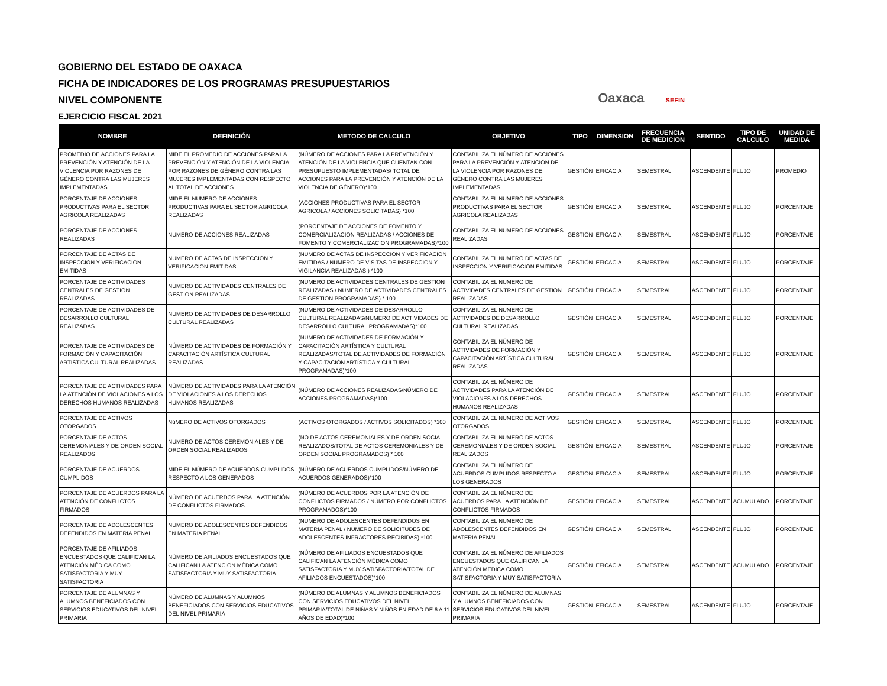GOBIERNO DEL ESTADO DE OAXACA
FICHA DE INDICADORES DE LOS PROGRAMAS PRESUPUESTARIOS
NIVEL COMPONENTE
EJERCICIO FISCAL 2021
Oaxaca SEFIN
| NOMBRE | DEFINICIÓN | METODO DE CALCULO | OBJETIVO | TIPO | DIMENSION | FRECUENCIA DE MEDICION | SENTIDO | TIPO DE CALCULO | UNIDAD DE MEDIDA |
| --- | --- | --- | --- | --- | --- | --- | --- | --- | --- |
| PROMEDIO DE ACCIONES PARA LA PREVENCIÓN Y ATENCIÓN DE LA VIOLENCIA POR RAZONES DE GÉNERO CONTRA LAS MUJERES IMPLEMENTADAS | MIDE EL PROMEDIO DE ACCIONES PARA LA PREVENCIÓN Y ATENCIÓN DE LA VIOLENCIA POR RAZONES DE GÉNERO CONTRA LAS MUJERES IMPLEMENTADAS CON RESPECTO AL TOTAL DE ACCIONES | (NÚMERO DE ACCIONES PARA LA PREVENCIÓN Y ATENCIÓN DE LA VIOLENCIA QUE CUENTAN CON PRESUPUESTO IMPLEMENTADAS/ TOTAL DE ACCIONES PARA LA PREVENCIÓN Y ATENCIÓN DE LA VIOLENCIA DE GÉNERO)*100 | CONTABILIZA EL NÚMERO DE ACCIONES PARA LA PREVENCIÓN Y ATENCIÓN DE LA VIOLENCIA POR RAZONES DE GÉNERO CONTRA LAS MUJERES IMPLEMENTADAS | GESTIÓN | EFICACIA | SEMESTRAL | ASCENDENTE | FLUJO | PROMEDIO |
| PORCENTAJE DE ACCIONES PRODUCTIVAS PARA EL SECTOR AGRICOLA REALIZADAS | MIDE EL NUMERO DE ACCIONES PRODUCTIVAS PARA EL SECTOR AGRICOLA REALIZADAS | (ACCIONES PRODUCTIVAS PARA EL SECTOR AGRICOLA / ACCIONES SOLICITADAS) *100 | CONTABILIZA EL NUMERO DE ACCIONES PRODUCTIVAS PARA EL SECTOR AGRICOLA REALIZADAS | GESTIÓN | EFICACIA | SEMESTRAL | ASCENDENTE | FLUJO | PORCENTAJE |
| PORCENTAJE DE ACCIONES REALIZADAS | NUMERO DE ACCIONES REALIZADAS | (PORCENTAJE DE ACCIONES DE FOMENTO Y COMERCIALIZACION REALIZADAS / ACCIONES DE FOMENTO Y COMERCIALIZACION PROGRAMADAS)*100 | CONTABILIZA EL NUMERO DE ACCIONES REALIZADAS | GESTIÓN | EFICACIA | SEMESTRAL | ASCENDENTE | FLUJO | PORCENTAJE |
| PORCENTAJE DE ACTAS DE INSPECCION Y VERIFICACION EMITIDAS | NUMERO DE ACTAS DE INSPECCION Y VERIFICACION EMITIDAS | (NUMERO DE ACTAS DE INSPECCION Y VERIFICACION EMITIDAS / NUMERO DE VISITAS DE INSPECCION Y VIGILANCIA REALIZADAS ) *100 | CONTABILIZA EL NUMERO DE ACTAS DE INSPECCION Y VERIFICACION EMITIDAS | GESTIÓN | EFICACIA | SEMESTRAL | ASCENDENTE | FLUJO | PORCENTAJE |
| PORCENTAJE DE ACTIVIDADES CENTRALES DE GESTION REALIZADAS | NUMERO DE ACTIVIDADES CENTRALES DE GESTION REALIZADAS | (NUMERO DE ACTIVIDADES CENTRALES DE GESTION REALIZADAS / NUMERO DE ACTIVIDADES CENTRALES DE GESTION PROGRAMADAS) * 100 | CONTABILIZA EL NUMERO DE ACTIVIDADES CENTRALES DE GESTION REALIZADAS | GESTIÓN | EFICACIA | SEMESTRAL | ASCENDENTE | FLUJO | PORCENTAJE |
| PORCENTAJE DE ACTIVIDADES DE DESARROLLO CULTURAL REALIZADAS | NUMERO DE ACTIVIDADES DE DESARROLLO CULTURAL REALIZADAS | (NUMERO DE ACTIVIDADES DE DESARROLLO CULTURAL REALIZADAS/NUMERO DE ACTIVIDADES DE DESARROLLO CULTURAL PROGRAMADAS)*100 | CONTABILIZA EL NUMERO DE ACTIVIDADES DE DESARROLLO CULTURAL REALIZADAS | GESTIÓN | EFICACIA | SEMESTRAL | ASCENDENTE | FLUJO | PORCENTAJE |
| PORCENTAJE DE ACTIVIDADES DE FORMACIÓN Y CAPACITACIÓN ARTISTICA CULTURAL REALIZADAS | NÚMERO DE ACTIVIDADES DE FORMACIÓN Y CAPACITACIÓN ARTÍSTICA CULTURAL REALIZADAS | (NUMERO DE ACTIVIDADES DE FORMACIÓN Y CAPACITACIÓN ARTÍSTICA Y CULTURAL REALIZADAS/TOTAL DE ACTIVIDADES DE FORMACIÓN Y CAPACITACIÓN ARTÍSTICA Y CULTURAL PROGRAMADAS)*100 | CONTABILIZA EL NÚMERO DE ACTIVIDADES DE FORMACIÓN Y CAPACITACIÓN ARTÍSTICA CULTURAL REALIZADAS | GESTIÓN | EFICACIA | SEMESTRAL | ASCENDENTE | FLUJO | PORCENTAJE |
| PORCENTAJE DE ACTIVIDADES PARA LA ATENCIÓN DE VIOLACIONES A LOS DERECHOS HUMANOS REALIZADAS | NÚMERO DE ACTIVIDADES PARA LA ATENCIÓN DE VIOLACIONES A LOS DERECHOS HUMANOS REALIZADAS | (NÚMERO DE ACCIONES REALIZADAS/NÚMERO DE ACCIONES PROGRAMADAS)*100 | CONTABILIZA EL NÚMERO DE ACTIVIDADES PARA LA ATENCIÓN DE VIOLACIONES A LOS DERECHOS HUMANOS REALIZADAS | GESTIÓN | EFICACIA | SEMESTRAL | ASCENDENTE | FLUJO | PORCENTAJE |
| PORCENTAJE DE ACTIVOS OTORGADOS | NúMERO DE ACTIVOS OTORGADOS | (ACTIVOS OTORGADOS / ACTIVOS SOLICITADOS) *100 | CONTABILIZA EL NUMERO DE ACTIVOS OTORGADOS | GESTIÓN | EFICACIA | SEMESTRAL | ASCENDENTE | FLUJO | PORCENTAJE |
| PORCENTAJE DE ACTOS CEREMONIALES Y DE ORDEN SOCIAL REALIZADOS | NUMERO DE ACTOS CEREMONIALES Y DE ORDEN SOCIAL REALIZADOS | (NO DE ACTOS CEREMONIALES Y DE ORDEN SOCIAL REALIZADOS/TOTAL DE ACTOS CEREMONIALES Y DE ORDEN SOCIAL PROGRAMADOS) * 100 | CONTABILIZA EL NUMERO DE ACTOS CEREMONIALES Y DE ORDEN SOCIAL REALIZADOS | GESTIÓN | EFICACIA | SEMESTRAL | ASCENDENTE | FLUJO | PORCENTAJE |
| PORCENTAJE DE ACUERDOS CUMPLIDOS | MIDE EL NÚMERO DE ACUERDOS CUMPLIDOS RESPECTO A LOS GENERADOS | (NÚMERO DE ACUERDOS CUMPLIDOS/NÚMERO DE ACUERDOS GENERADOS)*100 | CONTABILIZA EL NÚMERO DE ACUERDOS CUMPLIDOS RESPECTO A LOS GENERADOS | GESTIÓN | EFICACIA | SEMESTRAL | ASCENDENTE | FLUJO | PORCENTAJE |
| PORCENTAJE DE ACUERDOS PARA LA ATENCIÓN DE CONFLICTOS FIRMADOS | NÚMERO DE ACUERDOS PARA LA ATENCIÓN DE CONFLICTOS FIRMADOS | (NÚMERO DE ACUERDOS POR LA ATENCIÓN DE CONFLICTOS FIRMADOS / NÚMERO POR CONFLICTOS PROGRAMADOS)*100 | CONTABILIZA EL NÚMERO DE ACUERDOS PARA LA ATENCIÓN DE CONFLICTOS FIRMADOS | GESTIÓN | EFICACIA | SEMESTRAL | ASCENDENTE | ACUMULADO | PORCENTAJE |
| PORCENTAJE DE ADOLESCENTES DEFENDIDOS EN MATERIA PENAL | NUMERO DE ADOLESCENTES DEFENDIDOS EN MATERIA PENAL | (NUMERO DE ADOLESCENTES DEFENDIDOS EN MATERIA PENAL / NUMERO DE SOLICITUDES DE ADOLESCENTES INFRACTORES RECIBIDAS) *100 | CONTABILIZA EL NUMERO DE ADOLESCENTES DEFENDIDOS EN MATERIA PENAL | GESTIÓN | EFICACIA | SEMESTRAL | ASCENDENTE | FLUJO | PORCENTAJE |
| PORCENTAJE DE AFILIADOS ENCUESTADOS QUE CALIFICAN LA ATENCIÓN MÉDICA COMO SATISFACTORIA Y MUY SATISFACTORIA | NÚMERO DE AFILIADOS ENCUESTADOS QUE CALIFICAN LA ATENCION MÉDICA COMO SATISFACTORIA Y MUY SATISFACTORIA | (NÚMERO DE AFILIADOS ENCUESTADOS QUE CALIFICAN LA ATENCIÓN MÉDICA COMO SATISFACTORIA Y MUY SATISFACTORIA/TOTAL DE AFILIADOS ENCUESTADOS)*100 | CONTABILIZA EL NÚMERO DE AFILIADOS ENCUESTADOS QUE CALIFICAN LA ATENCIÓN MÉDICA COMO SATISFACTORIA Y MUY SATISFACTORIA | GESTIÓN | EFICACIA | SEMESTRAL | ASCENDENTE | ACUMULADO | PORCENTAJE |
| PORCENTAJE DE ALUMNAS Y ALUMNOS BENEFICIADOS CON SERVICIOS EDUCATIVOS DEL NIVEL PRIMARIA | NÚMERO DE ALUMNAS Y ALUMNOS BENEFICIADOS CON SERVICIOS EDUCATIVOS DEL NIVEL PRIMARIA | (NÚMERO DE ALUMNAS Y ALUMNOS BENEFICIADOS CON SERVICIOS EDUCATIVOS DEL NIVEL PRIMARIA/TOTAL DE NIÑAS Y NIÑOS EN EDAD DE 6 A 11 AÑOS DE EDAD)*100 | CONTABILIZA EL NÚMERO DE ALUMNAS Y ALUMNOS BENEFICIADOS CON SERVICIOS EDUCATIVOS DEL NIVEL PRIMARIA | GESTIÓN | EFICACIA | SEMESTRAL | ASCENDENTE | FLUJO | PORCENTAJE |